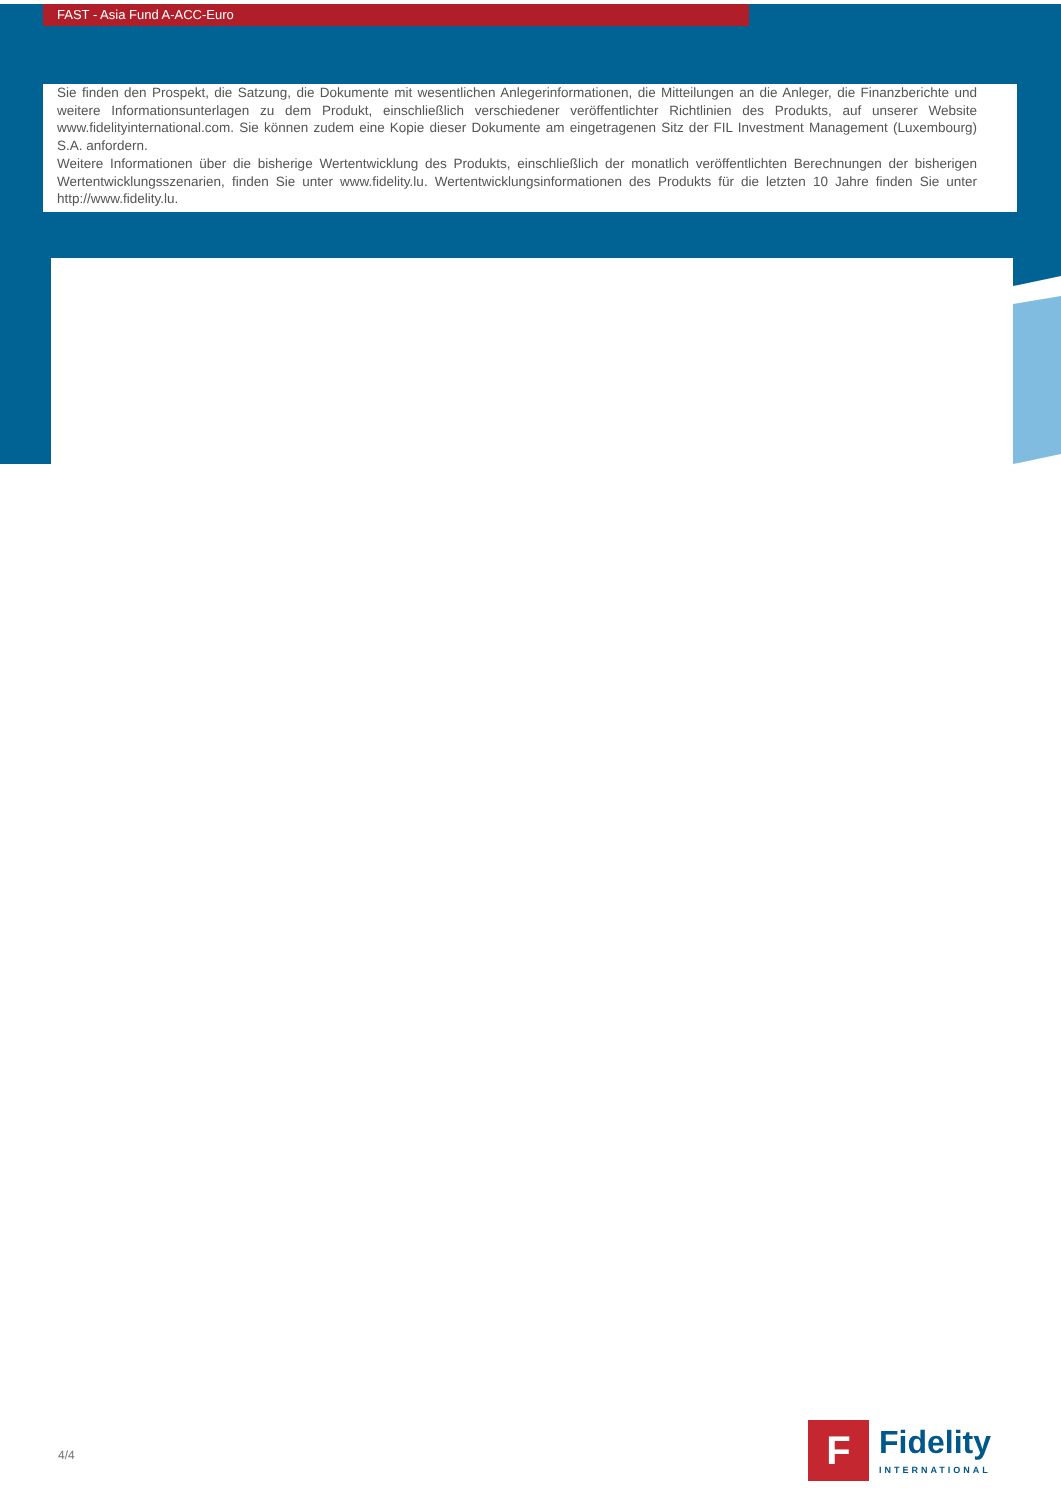FAST - Asia Fund A-ACC-Euro
Sie finden den Prospekt, die Satzung, die Dokumente mit wesentlichen Anlegerinformationen, die Mitteilungen an die Anleger, die Finanzberichte und weitere Informationsunterlagen zu dem Produkt, einschließlich verschiedener veröffentlichter Richtlinien des Produkts, auf unserer Website www.fidelityinternational.com. Sie können zudem eine Kopie dieser Dokumente am eingetragenen Sitz der FIL Investment Management (Luxembourg) S.A. anfordern.
Weitere Informationen über die bisherige Wertentwicklung des Produkts, einschließlich der monatlich veröffentlichten Berechnungen der bisherigen Wertentwicklungsszenarien, finden Sie unter www.fidelity.lu. Wertentwicklungsinformationen des Produkts für die letzten 10 Jahre finden Sie unter http://www.fidelity.lu.
4/4
F
Fidelity
INTERNATIONAL